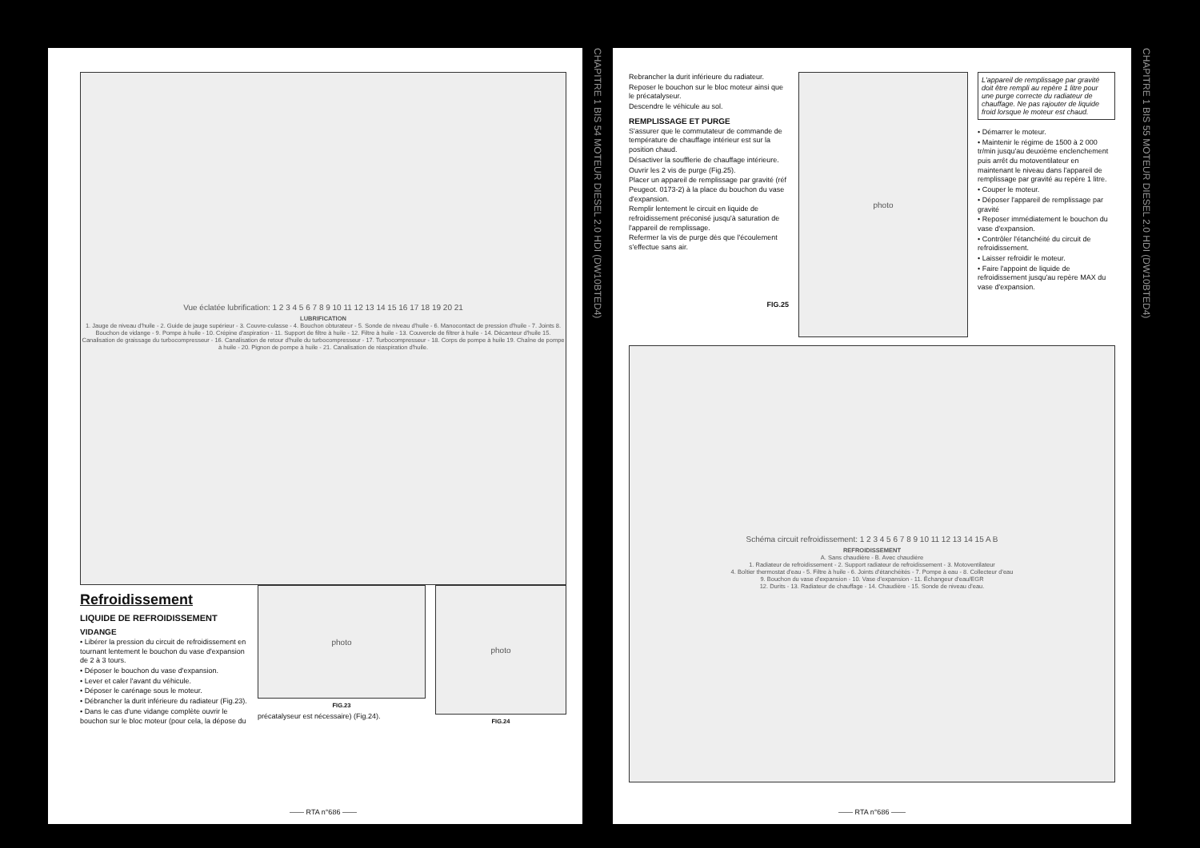Vue éclatée lubrification: 1 2 3 4 5 6 7 8 9 10 11 12 13 14 15 16 17 18 19 20 21
LUBRIFICATION
1. Jauge de niveau d'huile - 2. Guide de jauge supérieur - 3. Couvre-culasse - 4. Bouchon obturateur - 5. Sonde de niveau d'huile - 6. Manocontact de pression d'huile - 7. Joints 8. Bouchon de vidange - 9. Pompe à huile - 10. Crépine d'aspiration - 11. Support de filtre à huile - 12. Filtre à huile - 13. Couvercle de filtrer à huile - 14. Décanteur d'huile 15. Canalisation de graissage du turbocompresseur - 16. Canalisation de retour d'huile du turbocompresseur - 17. Turbocompresseur - 18. Corps de pompe à huile 19. Chaîne de pompe à huile - 20. Pignon de pompe à huile - 21. Canalisation de réaspiration d'huile.
Refroidissement
LIQUIDE DE REFROIDISSEMENT
VIDANGE
• Libérer la pression du circuit de refroidissement en tournant lentement le bouchon du vase d'expansion de 2 à 3 tours.
• Déposer le bouchon du vase d'expansion.
• Lever et caler l'avant du véhicule.
• Déposer le carénage sous le moteur.
• Débrancher la durit inférieure du radiateur (Fig.23).
• Dans le cas d'une vidange complète ouvrir le bouchon sur le bloc moteur (pour cela, la dépose du
photo
FIG.23
précatalyseur est nécessaire) (Fig.24).
photo
FIG.24
—— RTA n°686 ——
CHAPITRE 1 BIS 54 MOTEUR DIESEL 2.0 HDI (DW10BTED4)
Rebrancher la durit inférieure du radiateur.
Reposer le bouchon sur le bloc moteur ainsi que le précatalyseur.
Descendre le véhicule au sol.
REMPLISSAGE ET PURGE
S'assurer que le commutateur de commande de température de chauffage intérieur est sur la position chaud.
Désactiver la soufflerie de chauffage intérieure.
Ouvrir les 2 vis de purge (Fig.25).
Placer un appareil de remplissage par gravité (réf Peugeot. 0173-2) à la place du bouchon du vase d'expansion.
Remplir lentement le circuit en liquide de refroidissement préconisé jusqu'à saturation de l'appareil de remplissage.
Refermer la vis de purge dès que l'écoulement s'effectue sans air.
FIG.25
photo
L'appareil de remplissage par gravité doit être rempli au repère 1 litre pour une purge correcte du radiateur de chauffage. Ne pas rajouter de liquide froid lorsque le moteur est chaud.
• Démarrer le moteur.
• Maintenir le régime de 1500 à 2 000 tr/min jusqu'au deuxième enclenchement puis arrêt du motoventilateur en maintenant le niveau dans l'appareil de remplissage par gravité au repère 1 litre.
• Couper le moteur.
• Déposer l'appareil de remplissage par gravité
• Reposer immédiatement le bouchon du vase d'expansion.
• Contrôler l'étanchéité du circuit de refroidissement.
• Laisser refroidir le moteur.
• Faire l'appoint de liquide de refroidissement jusqu'au repère MAX du vase d'expansion.
Schéma circuit refroidissement: 1 2 3 4 5 6 7 8 9 10 11 12 13 14 15 A B
REFROIDISSEMENT
A. Sans chaudière - B. Avec chaudière
1. Radiateur de refroidissement - 2. Support radiateur de refroidissement - 3. Motoventilateur
4. Boîtier thermostat d'eau - 5. Filtre à huile - 6. Joints d'étanchéités - 7. Pompe à eau - 8. Collecteur d'eau
9. Bouchon du vase d'expansion - 10. Vase d'expansion - 11. Échangeur d'eau/EGR
12. Durits - 13. Radiateur de chauffage - 14. Chaudière - 15. Sonde de niveau d'eau.
—— RTA n°686 ——
CHAPITRE 1 BIS 55 MOTEUR DIESEL 2.0 HDI (DW10BTED4)